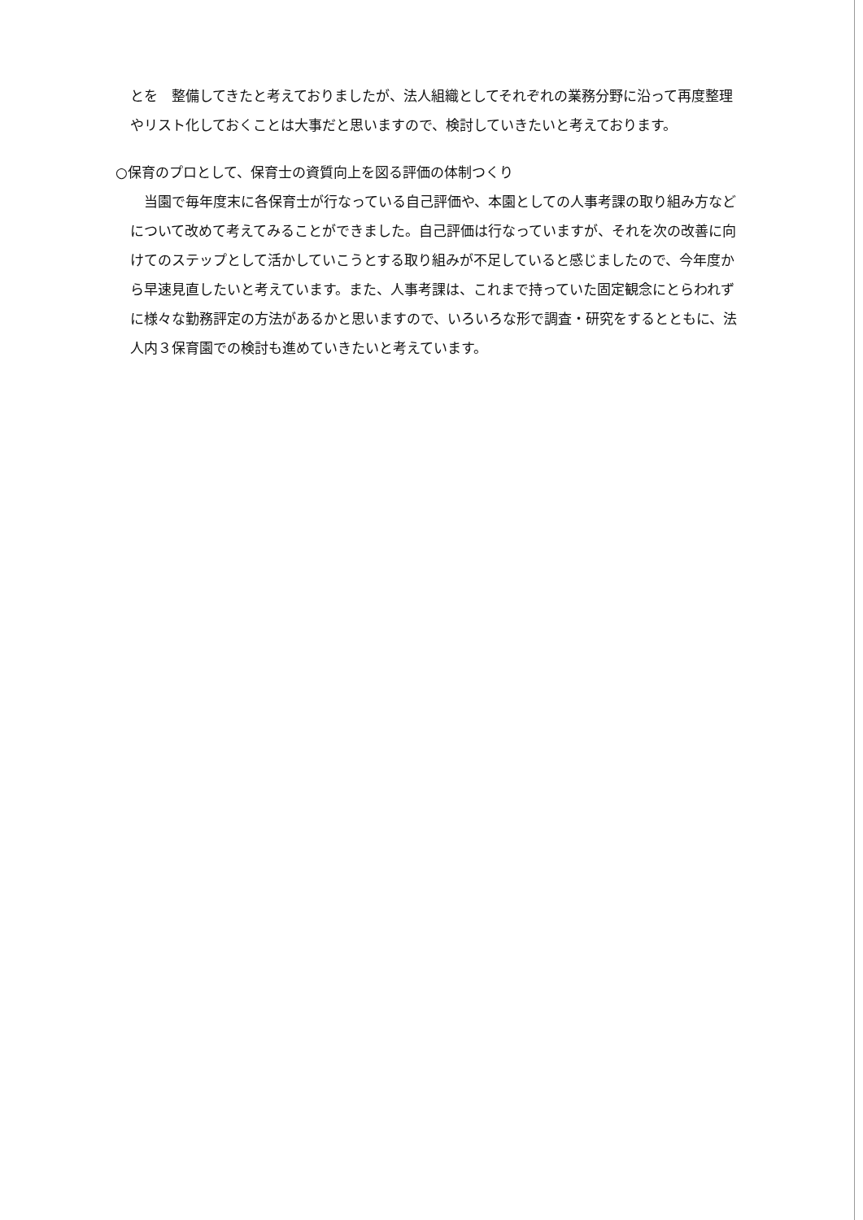とを　整備してきたと考えておりましたが、法人組織としてそれぞれの業務分野に沿って再度整理やリスト化しておくことは大事だと思いますので、検討していきたいと考えております。
○保育のプロとして、保育士の資質向上を図る評価の体制つくり
当園で毎年度末に各保育士が行なっている自己評価や、本園としての人事考課の取り組み方などについて改めて考えてみることができました。自己評価は行なっていますが、それを次の改善に向けてのステップとして活かしていこうとする取り組みが不足していると感じましたので、今年度から早速見直したいと考えています。また、人事考課は、これまで持っていた固定観念にとらわれずに様々な勤務評定の方法があるかと思いますので、いろいろな形で調査・研究をするとともに、法人内３保育園での検討も進めていきたいと考えています。